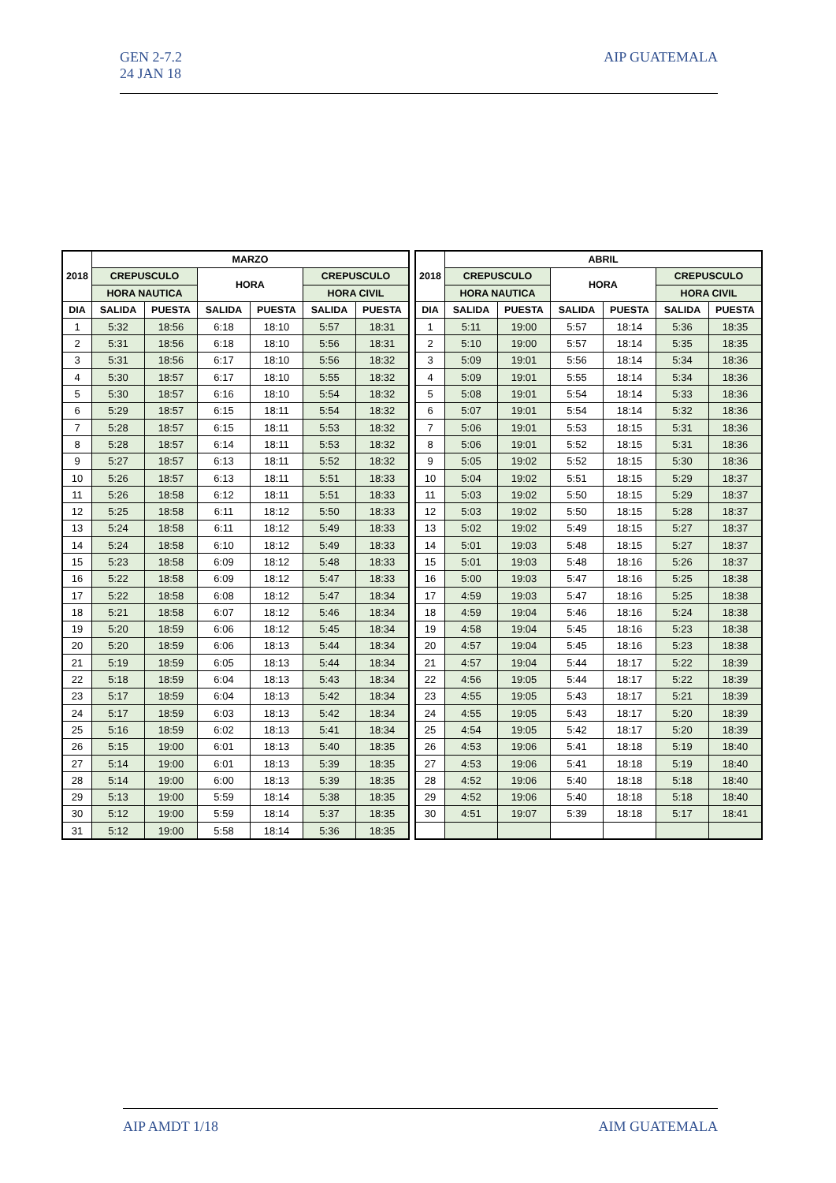GEN 2-7.2
24 JAN 18
AIP GUATEMALA
| 2018 | MARZO | | | | | |
| --- | --- | --- | --- | --- | --- | --- |
| | CREPUSCULO | | HORA | | CREPUSCULO | |
| | HORA NAUTICA | | | | HORA CIVIL | |
| DIA | SALIDA | PUESTA | SALIDA | PUESTA | SALIDA | PUESTA |
| 1 | 5:32 | 18:56 | 6:18 | 18:10 | 5:57 | 18:31 |
| 2 | 5:31 | 18:56 | 6:18 | 18:10 | 5:56 | 18:31 |
| 3 | 5:31 | 18:56 | 6:17 | 18:10 | 5:56 | 18:32 |
| 4 | 5:30 | 18:57 | 6:17 | 18:10 | 5:55 | 18:32 |
| 5 | 5:30 | 18:57 | 6:16 | 18:10 | 5:54 | 18:32 |
| 6 | 5:29 | 18:57 | 6:15 | 18:11 | 5:54 | 18:32 |
| 7 | 5:28 | 18:57 | 6:15 | 18:11 | 5:53 | 18:32 |
| 8 | 5:28 | 18:57 | 6:14 | 18:11 | 5:53 | 18:32 |
| 9 | 5:27 | 18:57 | 6:13 | 18:11 | 5:52 | 18:32 |
| 10 | 5:26 | 18:57 | 6:13 | 18:11 | 5:51 | 18:33 |
| 11 | 5:26 | 18:58 | 6:12 | 18:11 | 5:51 | 18:33 |
| 12 | 5:25 | 18:58 | 6:11 | 18:12 | 5:50 | 18:33 |
| 13 | 5:24 | 18:58 | 6:11 | 18:12 | 5:49 | 18:33 |
| 14 | 5:24 | 18:58 | 6:10 | 18:12 | 5:49 | 18:33 |
| 15 | 5:23 | 18:58 | 6:09 | 18:12 | 5:48 | 18:33 |
| 16 | 5:22 | 18:58 | 6:09 | 18:12 | 5:47 | 18:33 |
| 17 | 5:22 | 18:58 | 6:08 | 18:12 | 5:47 | 18:34 |
| 18 | 5:21 | 18:58 | 6:07 | 18:12 | 5:46 | 18:34 |
| 19 | 5:20 | 18:59 | 6:06 | 18:12 | 5:45 | 18:34 |
| 20 | 5:20 | 18:59 | 6:06 | 18:13 | 5:44 | 18:34 |
| 21 | 5:19 | 18:59 | 6:05 | 18:13 | 5:44 | 18:34 |
| 22 | 5:18 | 18:59 | 6:04 | 18:13 | 5:43 | 18:34 |
| 23 | 5:17 | 18:59 | 6:04 | 18:13 | 5:42 | 18:34 |
| 24 | 5:17 | 18:59 | 6:03 | 18:13 | 5:42 | 18:34 |
| 25 | 5:16 | 18:59 | 6:02 | 18:13 | 5:41 | 18:34 |
| 26 | 5:15 | 19:00 | 6:01 | 18:13 | 5:40 | 18:35 |
| 27 | 5:14 | 19:00 | 6:01 | 18:13 | 5:39 | 18:35 |
| 28 | 5:14 | 19:00 | 6:00 | 18:13 | 5:39 | 18:35 |
| 29 | 5:13 | 19:00 | 5:59 | 18:14 | 5:38 | 18:35 |
| 30 | 5:12 | 19:00 | 5:59 | 18:14 | 5:37 | 18:35 |
| 31 | 5:12 | 19:00 | 5:58 | 18:14 | 5:36 | 18:35 |
| 2018 | ABRIL | | | | | |
| --- | --- | --- | --- | --- | --- | --- |
| | CREPUSCULO | | HORA | | CREPUSCULO | |
| | HORA NAUTICA | | | | HORA CIVIL | |
| DIA | SALIDA | PUESTA | SALIDA | PUESTA | SALIDA | PUESTA |
| 1 | 5:11 | 19:00 | 5:57 | 18:14 | 5:36 | 18:35 |
| 2 | 5:10 | 19:00 | 5:57 | 18:14 | 5:35 | 18:35 |
| 3 | 5:09 | 19:01 | 5:56 | 18:14 | 5:34 | 18:36 |
| 4 | 5:09 | 19:01 | 5:55 | 18:14 | 5:34 | 18:36 |
| 5 | 5:08 | 19:01 | 5:54 | 18:14 | 5:33 | 18:36 |
| 6 | 5:07 | 19:01 | 5:54 | 18:14 | 5:32 | 18:36 |
| 7 | 5:06 | 19:01 | 5:53 | 18:15 | 5:31 | 18:36 |
| 8 | 5:06 | 19:01 | 5:52 | 18:15 | 5:31 | 18:36 |
| 9 | 5:05 | 19:02 | 5:52 | 18:15 | 5:30 | 18:36 |
| 10 | 5:04 | 19:02 | 5:51 | 18:15 | 5:29 | 18:37 |
| 11 | 5:03 | 19:02 | 5:50 | 18:15 | 5:29 | 18:37 |
| 12 | 5:03 | 19:02 | 5:50 | 18:15 | 5:28 | 18:37 |
| 13 | 5:02 | 19:02 | 5:49 | 18:15 | 5:27 | 18:37 |
| 14 | 5:01 | 19:03 | 5:48 | 18:15 | 5:27 | 18:37 |
| 15 | 5:01 | 19:03 | 5:48 | 18:16 | 5:26 | 18:37 |
| 16 | 5:00 | 19:03 | 5:47 | 18:16 | 5:25 | 18:38 |
| 17 | 4:59 | 19:03 | 5:47 | 18:16 | 5:25 | 18:38 |
| 18 | 4:59 | 19:04 | 5:46 | 18:16 | 5:24 | 18:38 |
| 19 | 4:58 | 19:04 | 5:45 | 18:16 | 5:23 | 18:38 |
| 20 | 4:57 | 19:04 | 5:45 | 18:16 | 5:23 | 18:38 |
| 21 | 4:57 | 19:04 | 5:44 | 18:17 | 5:22 | 18:39 |
| 22 | 4:56 | 19:05 | 5:44 | 18:17 | 5:22 | 18:39 |
| 23 | 4:55 | 19:05 | 5:43 | 18:17 | 5:21 | 18:39 |
| 24 | 4:55 | 19:05 | 5:43 | 18:17 | 5:20 | 18:39 |
| 25 | 4:54 | 19:05 | 5:42 | 18:17 | 5:20 | 18:39 |
| 26 | 4:53 | 19:06 | 5:41 | 18:18 | 5:19 | 18:40 |
| 27 | 4:53 | 19:06 | 5:41 | 18:18 | 5:19 | 18:40 |
| 28 | 4:52 | 19:06 | 5:40 | 18:18 | 5:18 | 18:40 |
| 29 | 4:52 | 19:06 | 5:40 | 18:18 | 5:18 | 18:40 |
| 30 | 4:51 | 19:07 | 5:39 | 18:18 | 5:17 | 18:41 |
AIP AMDT 1/18 AIM GUATEMALA